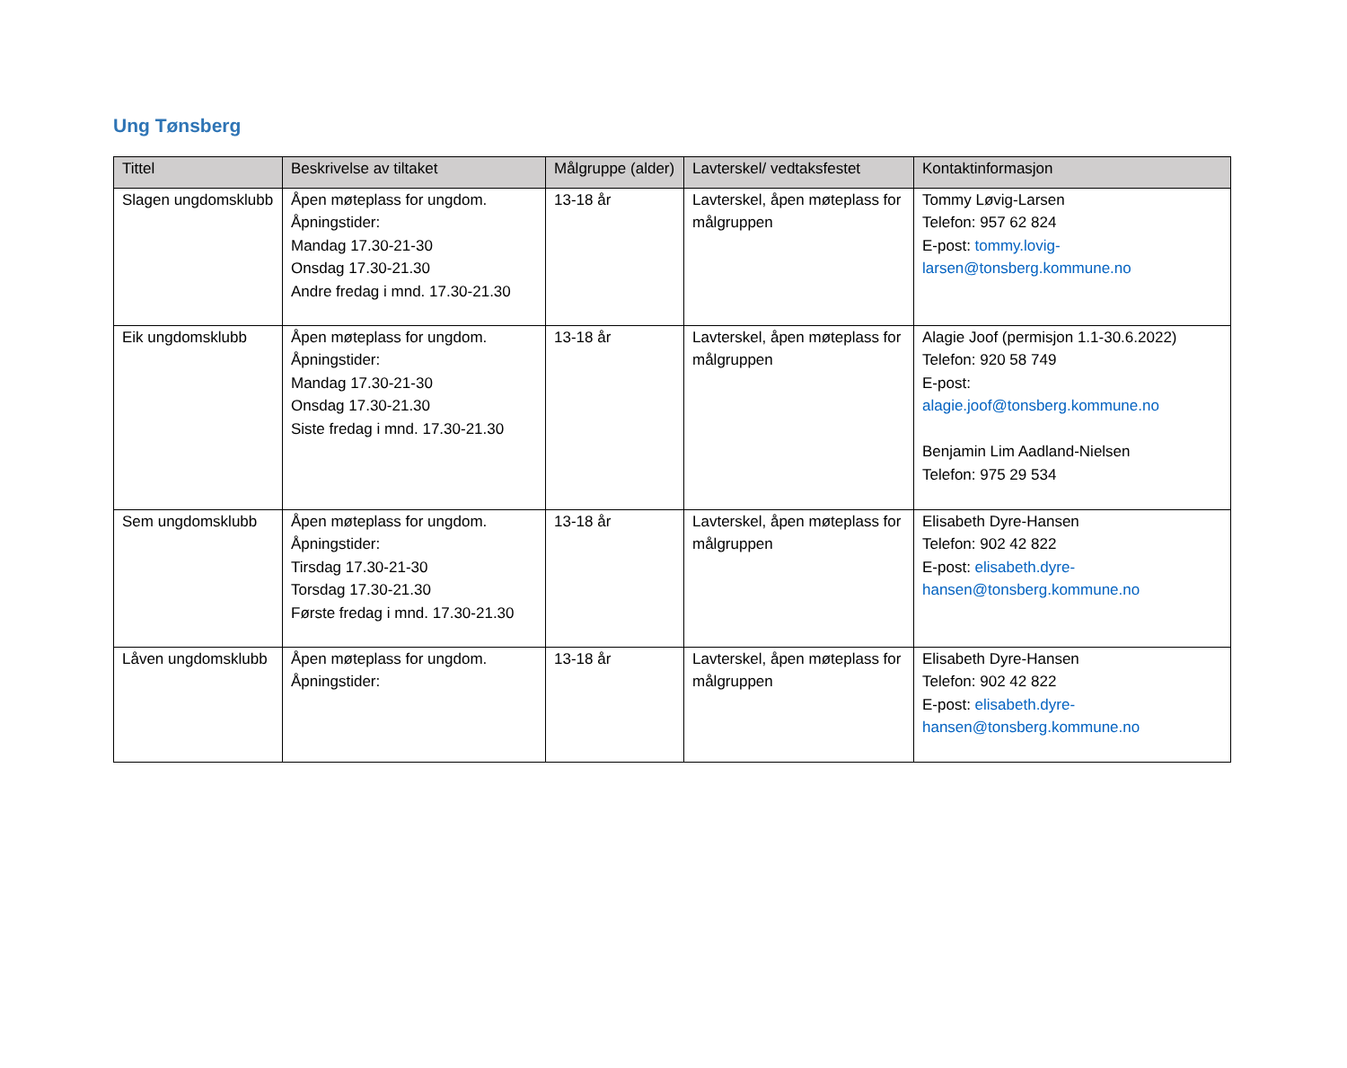Ung Tønsberg
| Tittel | Beskrivelse av tiltaket | Målgruppe (alder) | Lavterskel/ vedtaksfestet | Kontaktinformasjon |
| --- | --- | --- | --- | --- |
| Slagen ungdomsklubb | Åpen møteplass for ungdom. Åpningstider: Mandag 17.30-21-30 Onsdag 17.30-21.30 Andre fredag i mnd. 17.30-21.30 | 13-18 år | Lavterskel, åpen møteplass for målgruppen | Tommy Løvig-Larsen Telefon: 957 62 824 E-post: tommy.lovig-larsen@tonsberg.kommune.no |
| Eik ungdomsklubb | Åpen møteplass for ungdom. Åpningstider: Mandag 17.30-21-30 Onsdag 17.30-21.30 Siste fredag i mnd. 17.30-21.30 | 13-18 år | Lavterskel, åpen møteplass for målgruppen | Alagie Joof (permisjon 1.1-30.6.2022) Telefon: 920 58 749 E-post: alagie.joof@tonsberg.kommune.no Benjamin Lim Aadland-Nielsen Telefon: 975 29 534 |
| Sem ungdomsklubb | Åpen møteplass for ungdom. Åpningstider: Tirsdag 17.30-21-30 Torsdag 17.30-21.30 Første fredag i mnd. 17.30-21.30 | 13-18 år | Lavterskel, åpen møteplass for målgruppen | Elisabeth Dyre-Hansen Telefon: 902 42 822 E-post: elisabeth.dyre-hansen@tonsberg.kommune.no |
| Låven ungdomsklubb | Åpen møteplass for ungdom. Åpningstider: | 13-18 år | Lavterskel, åpen møteplass for målgruppen | Elisabeth Dyre-Hansen Telefon: 902 42 822 E-post: elisabeth.dyre-hansen@tonsberg.kommune.no |